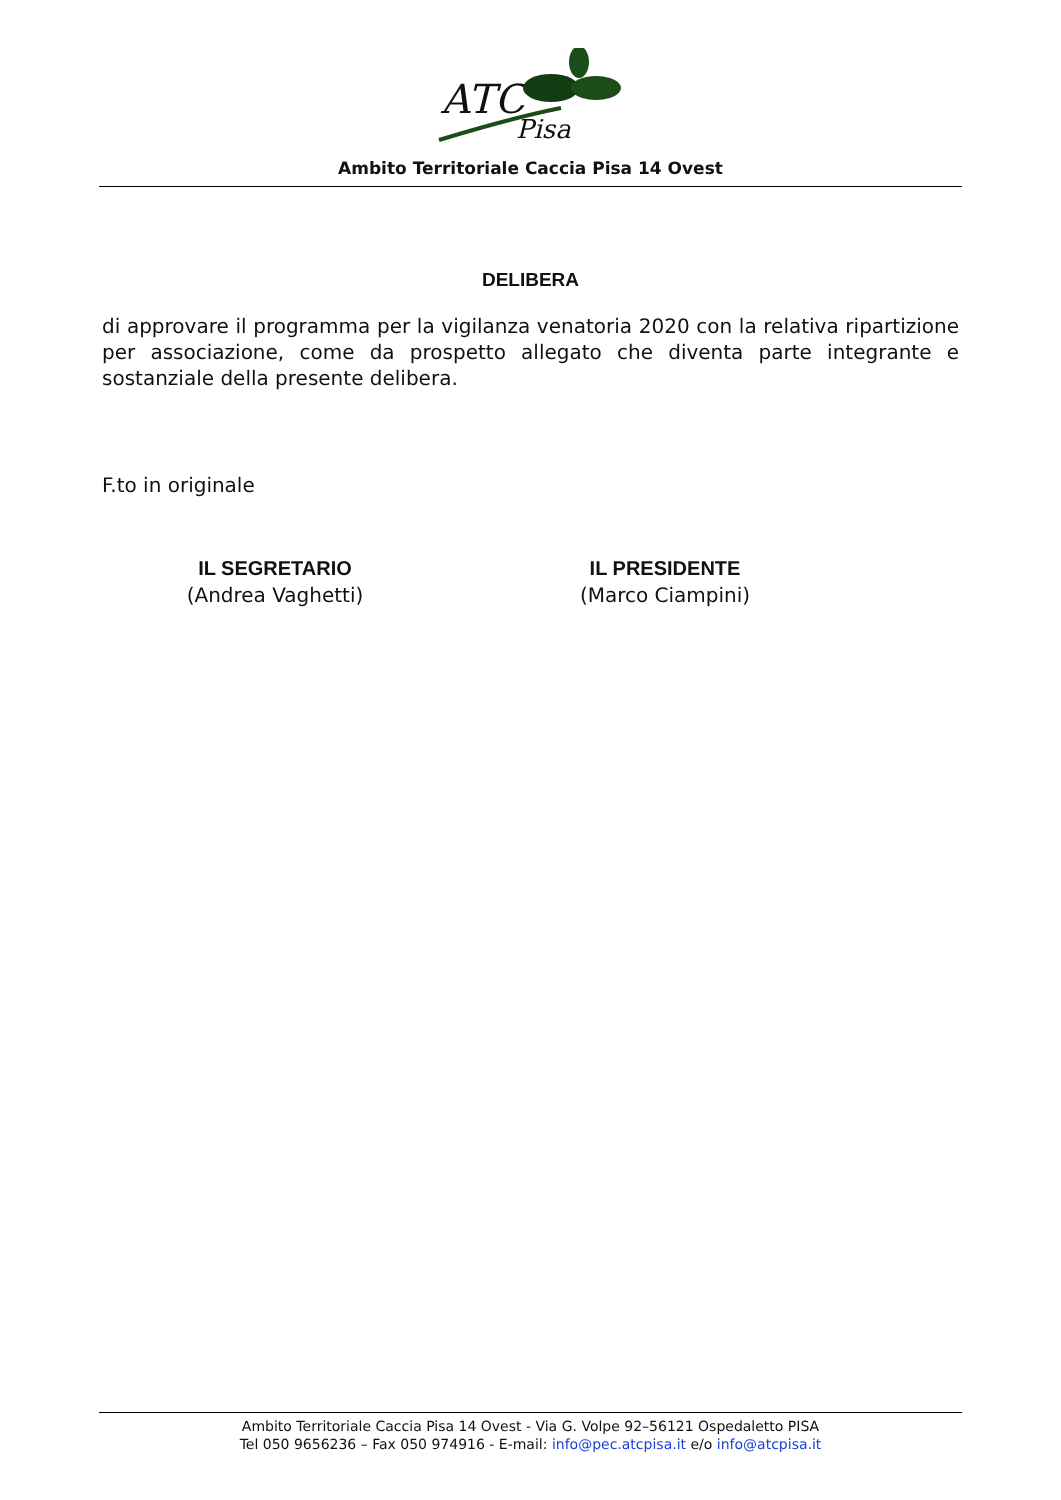ATC
Pisa
Ambito Territoriale Caccia Pisa 14 Ovest
DELIBERA
di approvare il programma per la vigilanza venatoria 2020 con la relativa ripartizione per associazione, come da prospetto allegato che diventa parte integrante e sostanziale della presente delibera.
F.to in originale
IL SEGRETARIO
(Andrea Vaghetti)
IL PRESIDENTE
(Marco Ciampini)
Ambito Territoriale Caccia Pisa 14 Ovest - Via G. Volpe 92–56121 Ospedaletto PISA
Tel 050 9656236 – Fax 050 974916 - E-mail: info@pec.atcpisa.it e/o info@atcpisa.it